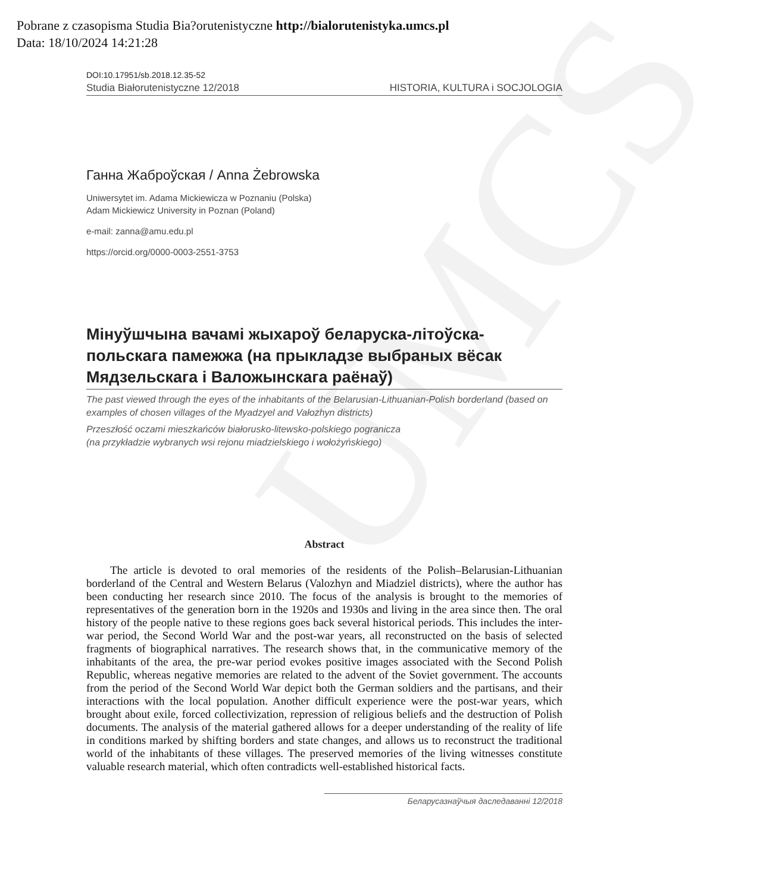UMCS
Pobrane z czasopisma Studia Bia?orutenistyczne http://bialorutenistyka.umcs.pl
Data: 18/10/2024 14:21:28
DOI:10.17951/sb.2018.12.35-52
Studia Białorutenistyczne 12/2018 HISTORIA, KULTURA i SOCJOLOGIA
Ганна Жаброўская / Anna Żebrowska
Uniwersytet im. Adama Mickiewicza w Poznaniu (Polska)
Adam Mickiewicz University in Poznan (Poland)
e-mail: zanna@amu.edu.pl
https://orcid.org/0000-0003-2551-3753
Мінуўшчына вачамі жыхароў беларуска-літоўска-польскага памежжа (на прыкладзе выбраных вёсак Мядзельскага і Валожынскага раёнаў)
The past viewed through the eyes of the inhabitants of the Belarusian-Lithuanian-Polish borderland (based on examples of chosen villages of the Myadzyel and Vałozhyn districts)
Przeszłość oczami mieszkańców białorusko-litewsko-polskiego pogranicza
(na przykładzie wybranych wsi rejonu miadzielskiego i wołożyńskiego)
Abstract
The article is devoted to oral memories of the residents of the Polish–Belarusian-Lithuanian borderland of the Central and Western Belarus (Valozhyn and Miadziel districts), where the author has been conducting her research since 2010. The focus of the analysis is brought to the memories of representatives of the generation born in the 1920s and 1930s and living in the area since then. The oral history of the people native to these regions goes back several historical periods. This includes the inter-war period, the Second World War and the post-war years, all reconstructed on the basis of selected fragments of biographical narratives. The research shows that, in the communicative memory of the inhabitants of the area, the pre-war period evokes positive images associated with the Second Polish Republic, whereas negative memories are related to the advent of the Soviet government. The accounts from the period of the Second World War depict both the German soldiers and the partisans, and their interactions with the local population. Another difficult experience were the post-war years, which brought about exile, forced collectivization, repression of religious beliefs and the destruction of Polish documents. The analysis of the material gathered allows for a deeper understanding of the reality of life in conditions marked by shifting borders and state changes, and allows us to reconstruct the traditional world of the inhabitants of these villages. The preserved memories of the living witnesses constitute valuable research material, which often contradicts well-established historical facts.
Беларусазнаўчыя даследаванні 12/2018